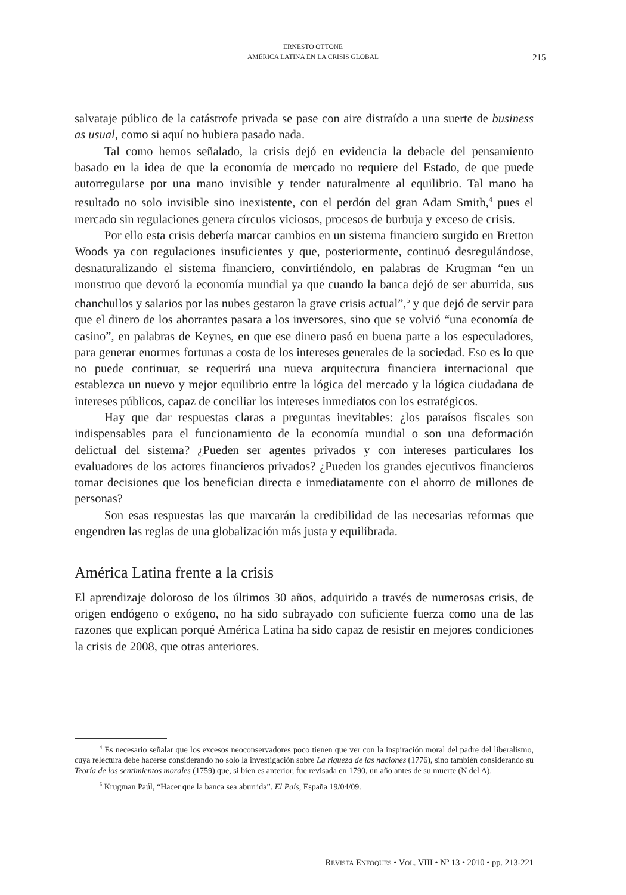ERNESTO OTTONE
AMÉRICA LATINA EN LA CRISIS GLOBAL
215
salvataje público de la catástrofe privada se pase con aire distraído a una suerte de business as usual, como si aquí no hubiera pasado nada.
Tal como hemos señalado, la crisis dejó en evidencia la debacle del pensamiento basado en la idea de que la economía de mercado no requiere del Estado, de que puede autorregularse por una mano invisible y tender naturalmente al equilibrio. Tal mano ha resultado no solo invisible sino inexistente, con el perdón del gran Adam Smith,<sup>4</sup> pues el mercado sin regulaciones genera círculos viciosos, procesos de burbuja y exceso de crisis.
Por ello esta crisis debería marcar cambios en un sistema financiero surgido en Bretton Woods ya con regulaciones insuficientes y que, posteriormente, continuó desregulándose, desnaturalizando el sistema financiero, convirtiéndolo, en palabras de Krugman “en un monstruo que devoró la economía mundial ya que cuando la banca dejó de ser aburrida, sus chanchullos y salarios por las nubes gestaron la grave crisis actual”,<sup>5</sup> y que dejó de servir para que el dinero de los ahorrantes pasara a los inversores, sino que se volvió “una economía de casino”, en palabras de Keynes, en que ese dinero pasó en buena parte a los especuladores, para generar enormes fortunas a costa de los intereses generales de la sociedad. Eso es lo que no puede continuar, se requerirá una nueva arquitectura financiera internacional que establezca un nuevo y mejor equilibrio entre la lógica del mercado y la lógica ciudadana de intereses públicos, capaz de conciliar los intereses inmediatos con los estratégicos.
Hay que dar respuestas claras a preguntas inevitables: ¿los paraísos fiscales son indispensables para el funcionamiento de la economía mundial o son una deformación delictual del sistema? ¿Pueden ser agentes privados y con intereses particulares los evaluadores de los actores financieros privados? ¿Pueden los grandes ejecutivos financieros tomar decisiones que los benefician directa e inmediatamente con el ahorro de millones de personas?
Son esas respuestas las que marcarán la credibilidad de las necesarias reformas que engendren las reglas de una globalización más justa y equilibrada.
América Latina frente a la crisis
El aprendizaje doloroso de los últimos 30 años, adquirido a través de numerosas crisis, de origen endógeno o exógeno, no ha sido subrayado con suficiente fuerza como una de las razones que explican porqué América Latina ha sido capaz de resistir en mejores condiciones la crisis de 2008, que otras anteriores.
<sup>4</sup> Es necesario señalar que los excesos neoconservadores poco tienen que ver con la inspiración moral del padre del liberalismo, cuya relectura debe hacerse considerando no solo la investigación sobre La riqueza de las naciones (1776), sino también considerando su Teoría de los sentimientos morales (1759) que, si bien es anterior, fue revisada en 1790, un año antes de su muerte (N del A).
<sup>5</sup> Krugman Paúl, “Hacer que la banca sea aburrida”. El País, España 19/04/09.
REVISTA ENFOQUES • VOL. VIII • Nº 13 • 2010 • pp. 213-221